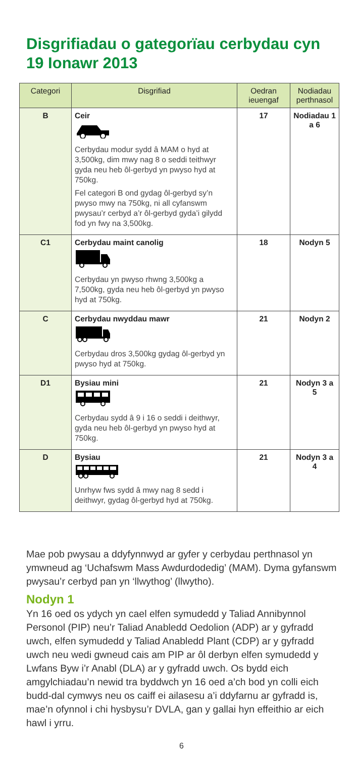Disgrifiadau o gategorïau cerbydau cyn 19 Ionawr 2013
| Categori | Disgrifiad | Oedran ieuengaf | Nodiadau perthnasol |
| --- | --- | --- | --- |
| B | Ceir Cerbydau modur sydd â MAM o hyd at 3,500kg, dim mwy nag 8 o seddi teithwyr gyda neu heb ôl-gerbyd yn pwyso hyd at 750kg. Fel categori B ond gydag ôl-gerbyd sy’n pwyso mwy na 750kg, ni all cyfanswm pwysau’r cerbyd a’r ôl-gerbyd gyda’i gilydd fod yn fwy na 3,500kg. | 17 | Nodiadau 1 a 6 |
| C1 | Cerbydau maint canolig Cerbydau yn pwyso rhwng 3,500kg a 7,500kg, gyda neu heb ôl-gerbyd yn pwyso hyd at 750kg. | 18 | Nodyn 5 |
| C | Cerbydau nwyddau mawr Cerbydau dros 3,500kg gydag ôl-gerbyd yn pwyso hyd at 750kg. | 21 | Nodyn 2 |
| D1 | Bysiau mini Cerbydau sydd â 9 i 16 o seddi i deithwyr, gyda neu heb ôl-gerbyd yn pwyso hyd at 750kg. | 21 | Nodyn 3 a 5 |
| D | Bysiau Unrhyw fws sydd â mwy nag 8 sedd i deithwyr, gydag ôl-gerbyd hyd at 750kg. | 21 | Nodyn 3 a 4 |
Mae pob pwysau a ddyfynnwyd ar gyfer y cerbydau perthnasol yn ymwneud ag ‘Uchafswm Mass Awdurdodedig’ (MAM). Dyma gyfanswm pwysau’r cerbyd pan yn ‘llwythog’ (llwytho).
Nodyn 1
Yn 16 oed os ydych yn cael elfen symudedd y Taliad Annibynnol Personol (PIP) neu’r Taliad Anabledd Oedolion (ADP) ar y gyfradd uwch, elfen symudedd y Taliad Anabledd Plant (CDP) ar y gyfradd uwch neu wedi gwneud cais am PIP ar ôl derbyn elfen symudedd y Lwfans Byw i’r Anabl (DLA) ar y gyfradd uwch. Os bydd eich amgylchiadau’n newid tra byddwch yn 16 oed a’ch bod yn colli eich budd-dal cymwys neu os caiff ei ailasesu a’i ddyfarnu ar gyfradd is, mae’n ofynnol i chi hysbysu’r DVLA, gan y gallai hyn effeithio ar eich hawl i yrru.
6